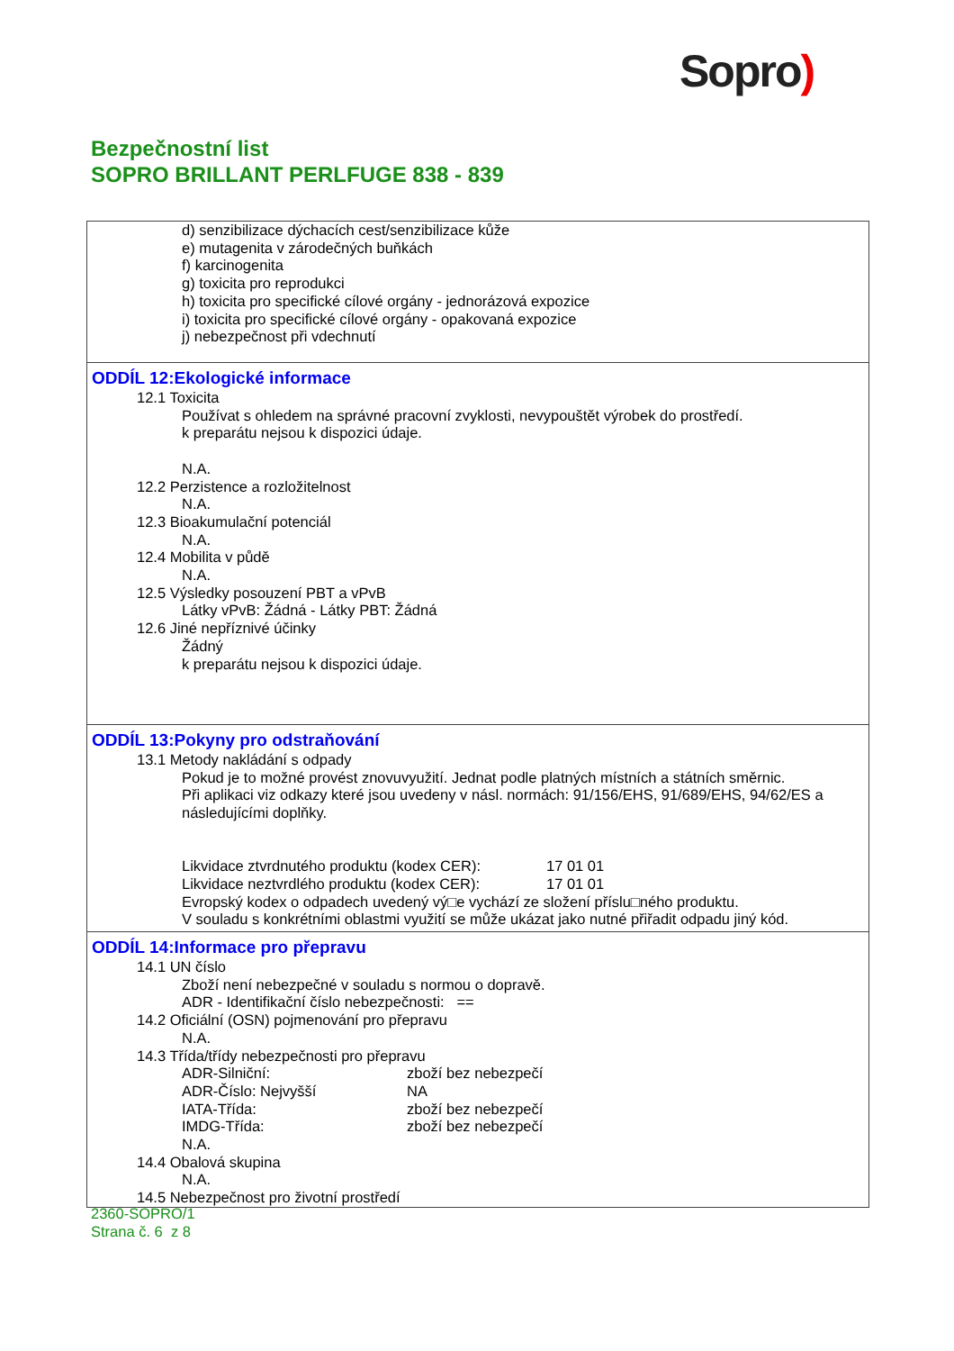Sopro)
Bezpečnostní list
SOPRO BRILLANT PERLFUGE 838 - 839
d) senzibilizace dýchacích cest/senzibilizace kůže
e) mutagenita v zárodečných buňkách
f) karcinogenita
g) toxicita pro reprodukci
h) toxicita pro specifické cílové orgány - jednorázová expozice
i) toxicita pro specifické cílové orgány - opakovaná expozice
j) nebezpečnost při vdechnutí
ODDÍL 12:Ekologické informace
12.1 Toxicita
Používat s ohledem na správné pracovní zvyklosti, nevypouštět výrobek do prostředí.
k preparátu nejsou k dispozici údaje.
N.A.
12.2 Perzistence a rozložitelnost
N.A.
12.3 Bioakumulační potenciál
N.A.
12.4 Mobilita v půdě
N.A.
12.5 Výsledky posouzení PBT a vPvB
Látky vPvB: Žádná - Látky PBT: Žádná
12.6 Jiné nepříznivé účinky
Žádný
k preparátu nejsou k dispozici údaje.
ODDÍL 13:Pokyny pro odstraňování
13.1 Metody nakládání s odpady
Pokud je to možné provést znovuvyužití. Jednat podle platných místních a státních směrnic.
Při aplikaci viz odkazy které jsou uvedeny v násl. normách: 91/156/EHS, 91/689/EHS, 94/62/ES a následujícími doplňky.
Likvidace ztvrdnutého produktu (kodex CER): 17 01 01
Likvidace neztvrdlého produktu (kodex CER): 17 01 01
Evropský kodex o odpadech uvedený vý□e vychází ze složení příslu□ného produktu.
V souladu s konkrétními oblastmi využití se může ukázat jako nutné přiřadit odpadu jiný kód.
ODDÍL 14:Informace pro přepravu
14.1 UN číslo
Zboží není nebezpečné v souladu s normou o dopravě.
ADR - Identifikační číslo nebezpečnosti: ==
14.2 Oficiální (OSN) pojmenování pro přepravu
N.A.
14.3 Třída/třídy nebezpečnosti pro přepravu
ADR-Silniční: zboží bez nebezpečí
ADR-Číslo: Nejvyšší NA
IATA-Třída: zboží bez nebezpečí
IMDG-Třída: zboží bez nebezpečí
N.A.
14.4 Obalová skupina
N.A.
14.5 Nebezpečnost pro životní prostředí
2360-SOPRO/1
Strana č. 6 z 8